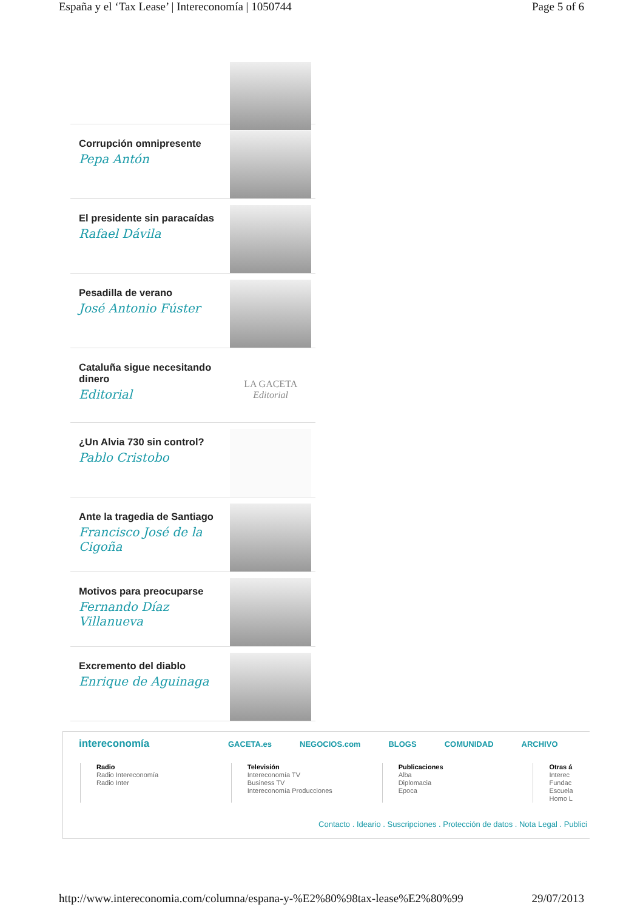España y el ‘Tax Lease’ | Intereconomía | 1050744 Page 5 of 6
Corrupción omnipresente
Pepa Antón
El presidente sin paracaídas
Rafael Dávila
Pesadilla de verano
José Antonio Fúster
Cataluña sigue necesitando dinero
Editorial
LA GACETA
Editorial
¿Un Alvia 730 sin control?
Pablo Cristobo
Ante la tragedia de Santiago
Francisco José de la Cigoña
Motivos para preocuparse
Fernando Díaz Villanueva
Excremento del diablo
Enrique de Aguinaga
intereconomía GACETA.es NEGOCIOS.com BLOGS COMUNIDAD ARCHIVO
Radio
Radio Intereconomía
Radio Inter
Televisión
Intereconomía TV
Business TV
Intereconomía Producciones
Publicaciones
Alba
Diplomacia
Epoca
Otras á
Interec
Fundac
Escuela
Homo L
Contacto . Ideario . Suscripciones . Protección de datos . Nota Legal . Publici
http://www.intereconomia.com/columna/espana-y-%E2%80%98tax-lease%E2%80%99 29/07/2013